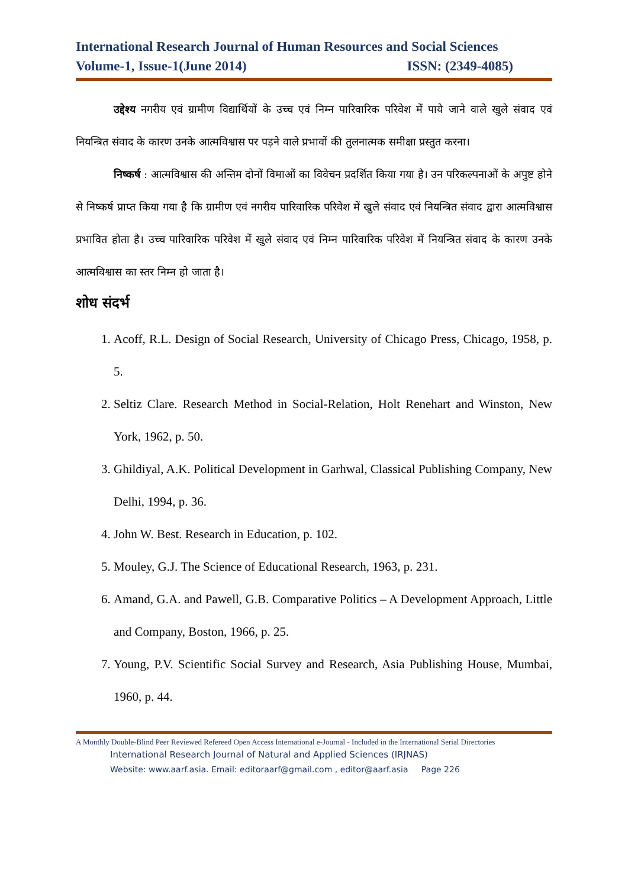International Research Journal of Human Resources and Social Sciences
Volume-1, Issue-1(June 2014) ISSN: (2349-4085)
उद्देश्य नगरीय एवं ग्रामीण विद्यार्थियों के उच्च एवं निम्न पारिवारिक परिवेश में पाये जाने वाले खुले संवाद एवं नियन्त्रित संवाद के कारण उनके आत्मविश्वास पर पड़ने वाले प्रभावों की तुलनात्मक समीक्षा प्रस्तुत करना।
निष्कर्ष : आत्मविश्वास की अन्तिम दोनों विमाओं का विवेचन प्रदर्शित किया गया है। उन परिकल्पनाओं के अपुष्ट होने से निष्कर्ष प्राप्त किया गया है कि ग्रामीण एवं नगरीय पारिवारिक परिवेश में खुले संवाद एवं नियन्त्रित संवाद द्वारा आत्मविश्वास प्रभावित होता है। उच्च पारिवारिक परिवेश में खुले संवाद एवं निम्न पारिवारिक परिवेश में नियन्त्रित संवाद के कारण उनके आत्मविश्वास का स्तर निम्न हो जाता है।
शोध संदर्भ
1. Acoff, R.L. Design of Social Research, University of Chicago Press, Chicago, 1958, p. 5.
2. Seltiz Clare. Research Method in Social-Relation, Holt Renehart and Winston, New York, 1962, p. 50.
3. Ghildiyal, A.K. Political Development in Garhwal, Classical Publishing Company, New Delhi, 1994, p. 36.
4. John W. Best. Research in Education, p. 102.
5. Mouley, G.J. The Science of Educational Research, 1963, p. 231.
6. Amand, G.A. and Pawell, G.B. Comparative Politics – A Development Approach, Little and Company, Boston, 1966, p. 25.
7. Young, P.V. Scientific Social Survey and Research, Asia Publishing House, Mumbai, 1960, p. 44.
A Monthly Double-Blind Peer Reviewed Refereed Open Access International e-Journal - Included in the International Serial Directories
International Research Journal of Natural and Applied Sciences (IRJNAS)
Website: www.aarf.asia. Email: editoraarf@gmail.com , editor@aarf.asia Page 226